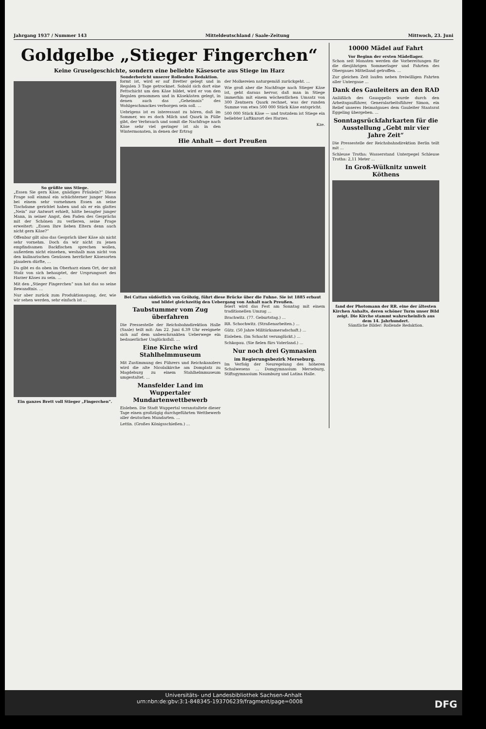Jahrgang 1937 / Nummer 143 Mitteldeutschland / Saale-Zeitung Mittwoch, 23. Juni
Goldgelbe „Stieger Fingerchen“
Keine Gruselgeschichte, sondern eine beliebte Käsesorte aus Stiege im Harz
Sonderbericht unserer Rollenden Redaktion.
So grüßte uns Stiege.
„Essen Sie gern Käse, gnädiges Fräulein?“ Diese Frage soll einmal ein schüchterner junger Mann bei einem sehr vornehmen Essen an seine Tischdame gerichtet haben und als er ein glattes „Nein“ zur Antwort erhielt, hätte besagter junger Mann, in seiner Angst, den Faden des Gesprächs mit der Schönen zu verlieren, seine Frage erweitert: „Essen Ihre lieben Eltern denn auch nicht gern Käse?“
Offenbar gilt also das Gespräch über Käse als nicht sehr vornehm. Doch da wir nicht zu jenen empfindsamen Backfischen sprechen wollen, außerdem nicht einsehen, weshalb man nicht von den kulinarischen Genüssen herrlicher Käsesorten plaudern dürfte, ...
Da gibt es da oben im Oberharz einen Ort, der mit Stolz von sich behauptet, der Ursprungsort des Harzer Käses zu sein. ...
Mit den „Stieger Fingerchen“ nun hat das so seine Bewandtnis. ...
Nur aber zurück zum Produktionsgang, der, wie wir sehen werden, sehr einfach ist ...
Ein ganzes Brett voll Stieger „Fingerchen“.
formt ist, wird er auf Bretter gelegt und in Regalen 3 Tage getrocknet. Sobald sich dort eine Fettschicht um den Käse bildet, wird er von den Regalen genommen und in Käsekästen gelegt, in denen auch das „Geheimnis“ des Wohlgeschmackes verborgen sein soll. ...
Uebrigens ist es interessant zu hören, daß im Sommer, wo es doch Milch und Quark in Fülle gibt, der Verbrauch und somit die Nachfrage nach Käse sehr viel geringer ist als in den Wintermonaten, in denen der Ertrag
der Molkereien naturgemäß zurückgeht. ...
Wie groß aber die Nachfrage nach Stieger Käse ist, geht daraus hervor, daß man in Stiege immerhin mit einem wöchentlichen Umsatz von 300 Zentnern Quark rechnet, was der runden Summe von etwa 500 000 Stück Käse entspricht.
500 000 Stück Käse — und trotzdem ist Stiege ein beliebter Luftkurort des Harzes.
Kze.
Hie Anhalt — dort Preußen
Bei Cattau südöstlich von Gröbzig, führt diese Brücke über die Fuhne. Sie ist 1885 erbaut und bildet gleichzeitig den Uebergang von Anhalt nach Preußen.
Taubstummer vom Zug überfahren
Die Pressestelle der Reichsbahndirektion Halle (Saale) teilt mit: Am 22. Juni 6.39 Uhr ereignete sich auf dem unbeschrankten Ueberwege ein bedauerlicher Unglücksfall. ...
Eine Kirche wird Stahlhelmmuseum
Mit Zustimmung des Führers und Reichskanzlers wird die alte Nicolaikirche am Domplatz zu Magdeburg zu einem Stahlhelmmuseum umgestaltet. ...
Mansfelder Land im Wuppertaler Mundartenwettbewerb
Eisleben. Die Stadt Wuppertal veranstaltete dieser Tage einen großzügig durchgeführten Wettbewerb aller deutschen Mundarten. ...
Lettin. (Großes Königsschießen.) ...
feiert wird das Fest am Sonntag mit einem traditionellen Umzug ...
Brachwitz. (77. Geburtstag.) ...
RR. Schochwitz. (Straßenarbeiten.) ...
Gütz. (50 Jahre Militärkameradschaft.) ...
Eisleben. (Im Schacht verunglückt.) ...
Schkopau. (Sie fielen fürs Vaterland.) ...
Nur noch drei Gymnasien
im Regierungsbezirk Merseburg.
Im Verfolg der Neuregelung des höheren Schulwesens ... Domgymnasium Merseburg, Stiftsgymnasium Naumburg und Latina Halle.
10000 Mädel auf Fahrt
Vor Beginn der ersten Mädellager.
Schon seit Monaten werden die Vorbereitungen für die diesjährigen Sommerlager und Fahrten des Obergaues Mittelland getroffen. ...
Zur gleichen Zeit laufen neben freiwilligen Fahrten aller Untergaue ...
Dank des Gauleiters an den RAD
Anläßlich des Gauappells wurde durch den Arbeitsgauführer, Generalarbeitsführer Simon, ein Relief unseres Heimatgaues dem Gauleiter Staatsrat Eggeling übergeben. ...
Sonntagsrückfahrkarten für die Ausstellung „Gebt mir vier Jahre Zeit“
Die Pressestelle der Reichsbahndirektion Berlin teilt mit ...
Schleuse Trotha: Wasserstand Unterpegel Schleuse Trotha: 2,11 Meter ...
In Groß-Wülknitz unweit Köthens
fand der Photomann der RR. eine der ältesten Kirchen Anhalts, deren schöner Turm unser Bild zeigt. Die Kirche stammt wahrscheinlich aus dem 14. Jahrhundert.
Sämtliche Bilder: Rollende Redaktion.
Universitäts- und Landesbibliothek Sachsen-Anhalt
urn:nbn:de:gbv:3:1-848345-193706239/fragment/page=0008 DFG